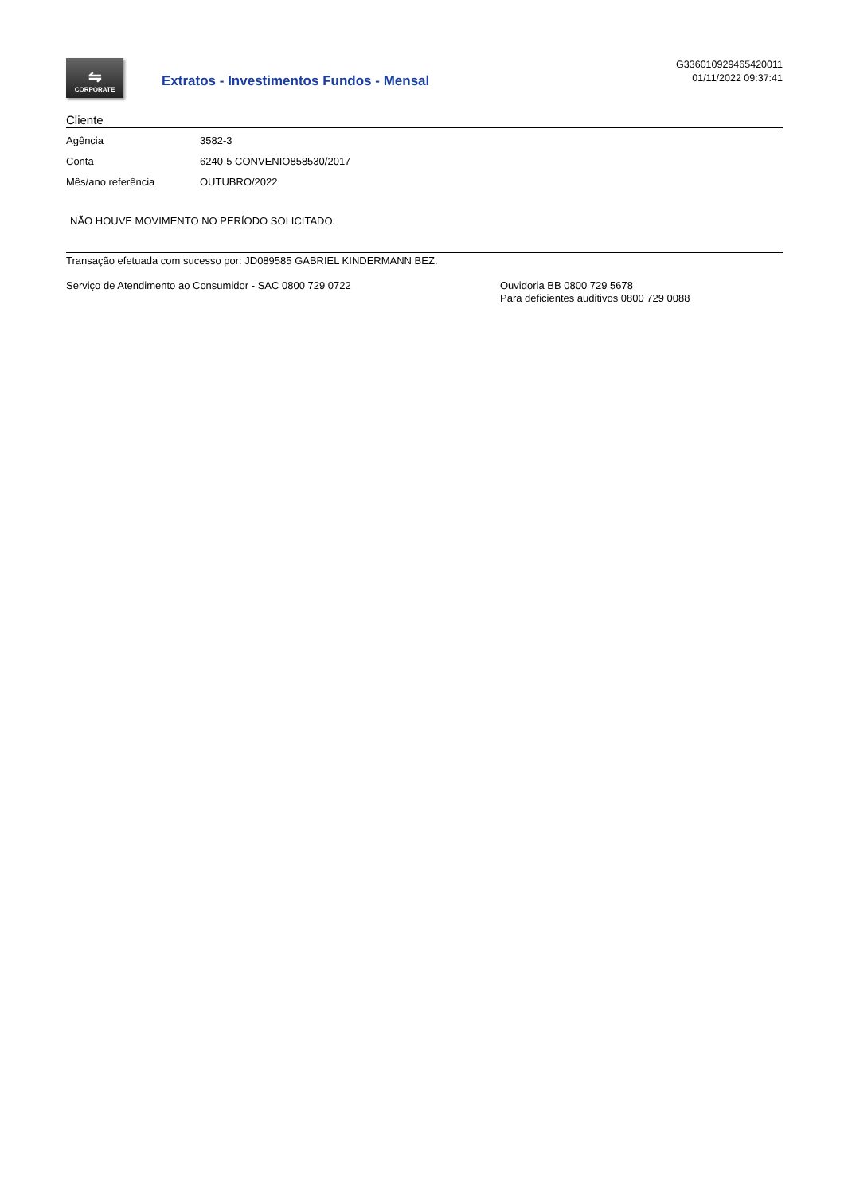⇋
CORPORATE
Extratos - Investimentos Fundos - Mensal
G336010929465420011
01/11/2022 09:37:41
Cliente
| Agência | 3582-3 |
| Conta | 6240-5 CONVENIO858530/2017 |
| Mês/ano referência | OUTUBRO/2022 |
NÃO HOUVE MOVIMENTO NO PERÍODO SOLICITADO.
Transação efetuada com sucesso por: JD089585 GABRIEL KINDERMANN BEZ.
Serviço de Atendimento ao Consumidor - SAC 0800 729 0722 Ouvidoria BB 0800 729 5678
Para deficientes auditivos 0800 729 0088